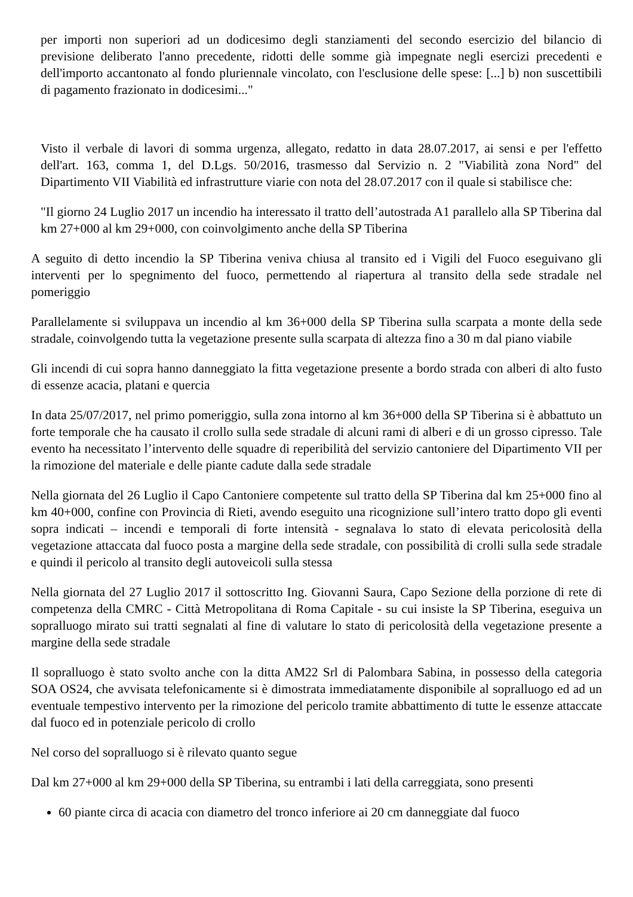per importi non superiori ad un dodicesimo degli stanziamenti del secondo esercizio del bilancio di previsione deliberato l'anno precedente, ridotti delle somme già impegnate negli esercizi precedenti e dell'importo accantonato al fondo pluriennale vincolato, con l'esclusione delle spese: [...] b) non suscettibili di pagamento frazionato in dodicesimi..."
Visto il verbale di lavori di somma urgenza, allegato, redatto in data 28.07.2017, ai sensi e per l'effetto dell'art. 163, comma 1, del D.Lgs. 50/2016, trasmesso dal Servizio n. 2 "Viabilità zona Nord" del Dipartimento VII Viabilità ed infrastrutture viarie con nota del 28.07.2017 con il quale si stabilisce che:
"Il giorno 24 Luglio 2017 un incendio ha interessato il tratto dell’autostrada A1 parallelo alla SP Tiberina dal km 27+000 al km 29+000, con coinvolgimento anche della SP Tiberina
A seguito di detto incendio la SP Tiberina veniva chiusa al transito ed i Vigili del Fuoco eseguivano gli interventi per lo spegnimento del fuoco, permettendo al riapertura al transito della sede stradale nel pomeriggio
Parallelamente si sviluppava un incendio al km 36+000 della SP Tiberina sulla scarpata a monte della sede stradale, coinvolgendo tutta la vegetazione presente sulla scarpata di altezza fino a 30 m dal piano viabile
Gli incendi di cui sopra hanno danneggiato la fitta vegetazione presente a bordo strada con alberi di alto fusto di essenze acacia, platani e quercia
In data 25/07/2017, nel primo pomeriggio, sulla zona intorno al km 36+000 della SP Tiberina si è abbattuto un forte temporale che ha causato il crollo sulla sede stradale di alcuni rami di alberi e di un grosso cipresso. Tale evento ha necessitato l’intervento delle squadre di reperibilità del servizio cantoniere del Dipartimento VII per la rimozione del materiale e delle piante cadute dalla sede stradale
Nella giornata del 26 Luglio il Capo Cantoniere competente sul tratto della SP Tiberina dal km 25+000 fino al km 40+000, confine con Provincia di Rieti, avendo eseguito una ricognizione sull’intero tratto dopo gli eventi sopra indicati – incendi e temporali di forte intensità - segnalava lo stato di elevata pericolosità della vegetazione attaccata dal fuoco posta a margine della sede stradale, con possibilità di crolli sulla sede stradale e quindi il pericolo al transito degli autoveicoli sulla stessa
Nella giornata del 27 Luglio 2017 il sottoscritto Ing. Giovanni Saura, Capo Sezione della porzione di rete di competenza della CMRC - Città Metropolitana di Roma Capitale - su cui insiste la SP Tiberina, eseguiva un sopralluogo mirato sui tratti segnalati al fine di valutare lo stato di pericolosità della vegetazione presente a margine della sede stradale
Il sopralluogo è stato svolto anche con la ditta AM22 Srl di Palombara Sabina, in possesso della categoria SOA OS24, che avvisata telefonicamente si è dimostrata immediatamente disponibile al sopralluogo ed ad un eventuale tempestivo intervento per la rimozione del pericolo tramite abbattimento di tutte le essenze attaccate dal fuoco ed in potenziale pericolo di crollo
Nel corso del sopralluogo si è rilevato quanto segue
Dal km 27+000 al km 29+000 della SP Tiberina, su entrambi i lati della carreggiata, sono presenti
60 piante circa di acacia con diametro del tronco inferiore ai 20 cm danneggiate dal fuoco